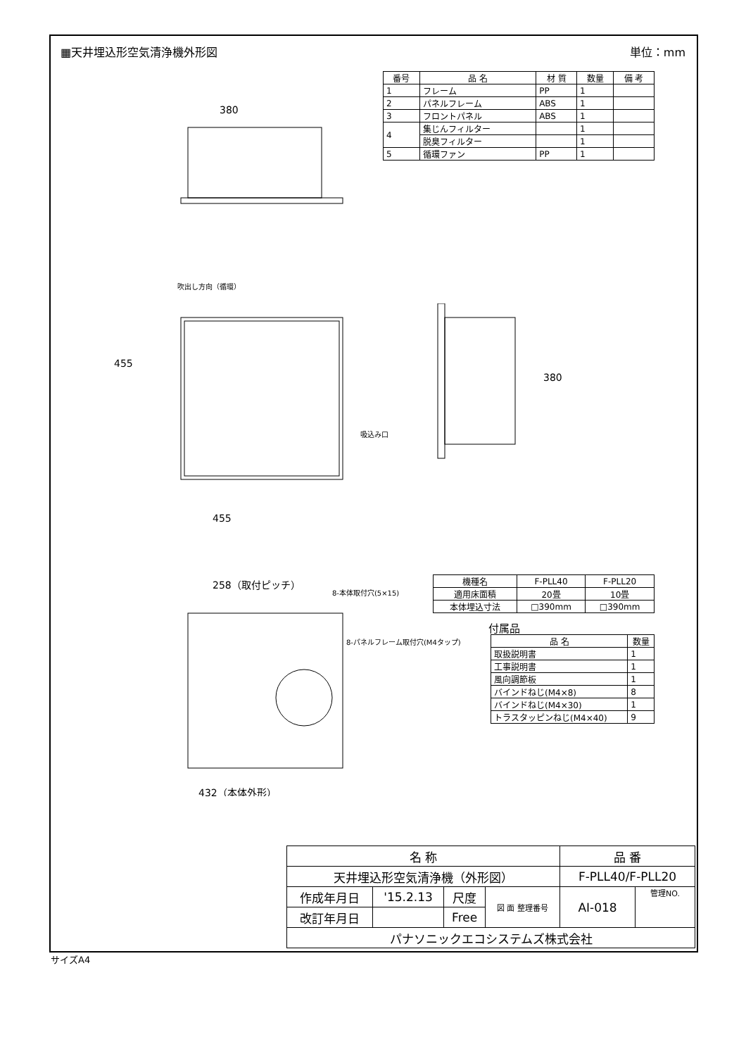▦天井埋込形空気清浄機外形図 単位：mm
| 番号 | 品 名 | 材 質 | 数量 | 備 考 |
| --- | --- | --- | --- | --- |
| 1 | フレーム | PP | 1 | |
| 2 | パネルフレーム | ABS | 1 | |
| 3 | フロントパネル | ABS | 1 | |
| 4 | 集じんフィルター | | 1 | |
| | 脱臭フィルター | | 1 | |
| 5 | 循環ファン | PP | 1 | |
380
455
455
258（取付ピッチ）
432（本体外形）
吹出し方向（循環）
吸込み口
8-本体取付穴(5×15)
8-パネルフレーム取付穴(M4タップ)
380
| 機種名 | F-PLL40 | F-PLL20 |
| 適用床面積 | 20畳 | 10畳 |
| 本体埋込寸法 | □390mm | □390mm |
付属品
| 品 名 | 数量 |
| --- | --- |
| 取扱説明書 | 1 |
| 工事説明書 | 1 |
| 風向調節板 | 1 |
| バインドねじ(M4×8) | 8 |
| バインドねじ(M4×30) | 1 |
| トラスタッピンねじ(M4×40) | 9 |
| 名 称 | | | | 品 番 | |
| 天井埋込形空気清浄機（外形図） | | | | F-PLL40/F-PLL20 | |
| 作成年月日 | '15.2.13 | 尺度 | 図 面 整理番号 | AI-018 | 管理NO. |
| 改訂年月日 | | Free | | | |
| パナソニックエコシステムズ株式会社 | | | | | |
サイズA4